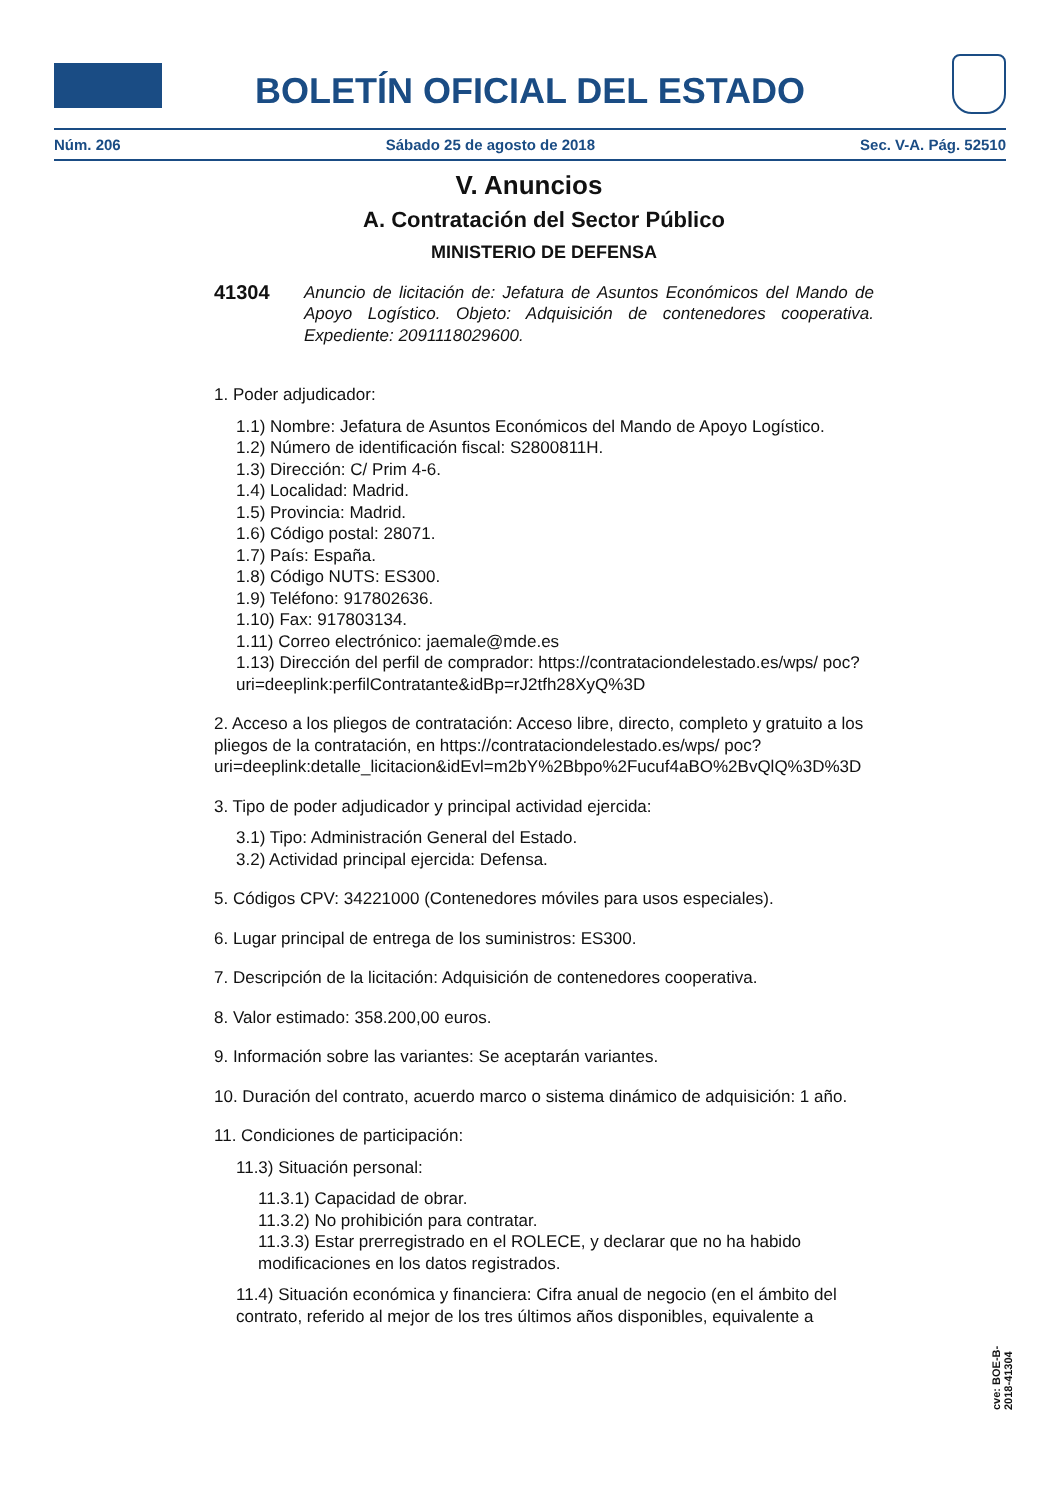BOLETÍN OFICIAL DEL ESTADO
Núm. 206 Sábado 25 de agosto de 2018 Sec. V-A. Pág. 52510
V. Anuncios
A. Contratación del Sector Público
MINISTERIO DE DEFENSA
41304 Anuncio de licitación de: Jefatura de Asuntos Económicos del Mando de Apoyo Logístico. Objeto: Adquisición de contenedores cooperativa. Expediente: 2091118029600.
1. Poder adjudicador:
1.1) Nombre: Jefatura de Asuntos Económicos del Mando de Apoyo Logístico.
1.2) Número de identificación fiscal: S2800811H.
1.3) Dirección: C/ Prim 4-6.
1.4) Localidad: Madrid.
1.5) Provincia: Madrid.
1.6) Código postal: 28071.
1.7) País: España.
1.8) Código NUTS: ES300.
1.9) Teléfono: 917802636.
1.10) Fax: 917803134.
1.11) Correo electrónico: jaemale@mde.es
1.13) Dirección del perfil de comprador: https://contrataciondelestado.es/wps/ poc?uri=deeplink:perfilContratante&idBp=rJ2tfh28XyQ%3D
2. Acceso a los pliegos de contratación: Acceso libre, directo, completo y gratuito a los pliegos de la contratación, en https://contrataciondelestado.es/wps/ poc?uri=deeplink:detalle_licitacion&idEvl=m2bY%2Bbpo%2Fucuf4aBO%2BvQlQ%3D%3D
3. Tipo de poder adjudicador y principal actividad ejercida:
3.1) Tipo: Administración General del Estado.
3.2) Actividad principal ejercida: Defensa.
5. Códigos CPV: 34221000 (Contenedores móviles para usos especiales).
6. Lugar principal de entrega de los suministros: ES300.
7. Descripción de la licitación: Adquisición de contenedores cooperativa.
8. Valor estimado: 358.200,00 euros.
9. Información sobre las variantes: Se aceptarán variantes.
10. Duración del contrato, acuerdo marco o sistema dinámico de adquisición: 1 año.
11. Condiciones de participación:
11.3) Situación personal:
11.3.1) Capacidad de obrar.
11.3.2) No prohibición para contratar.
11.3.3) Estar prerregistrado en el ROLECE, y declarar que no ha habido modificaciones en los datos registrados.
11.4) Situación económica y financiera: Cifra anual de negocio (en el ámbito del contrato, referido al mejor de los tres últimos años disponibles, equivalente a
cve: BOE-B-2018-41304